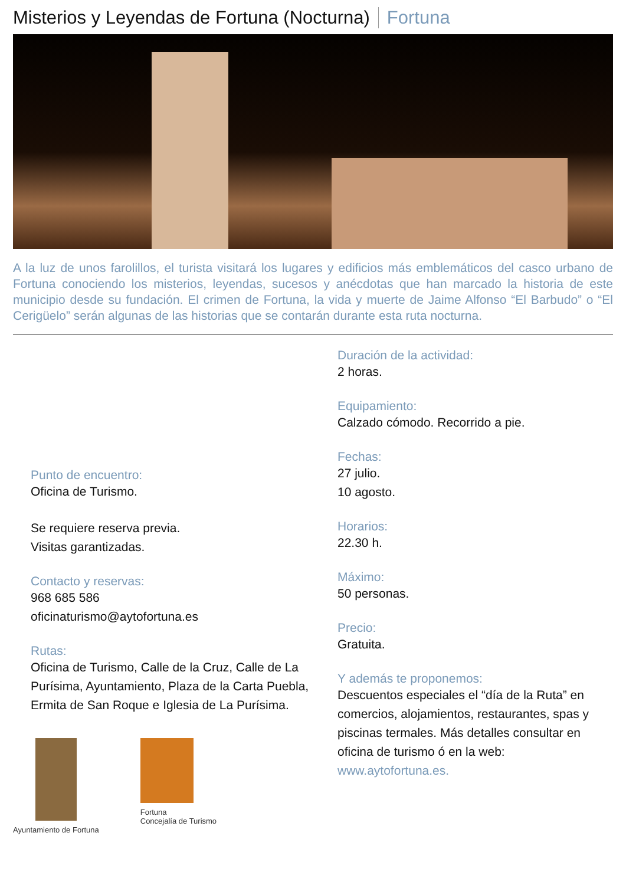Misterios y Leyendas de Fortuna (Nocturna) Fortuna
A la luz de unos farolillos, el turista visitará los lugares y edificios más emblemáticos del casco urbano de Fortuna conociendo los misterios, leyendas, sucesos y anécdotas que han marcado la historia de este municipio desde su fundación. El crimen de Fortuna, la vida y muerte de Jaime Alfonso “El Barbudo” o “El Cerigüelo” serán algunas de las historias que se contarán durante esta ruta nocturna.
Punto de encuentro:
Oficina de Turismo.
Se requiere reserva previa.
Visitas garantizadas.
Contacto y reservas:
968 685 586
oficinaturismo@aytofortuna.es
Rutas:
Oficina de Turismo, Calle de la Cruz, Calle de La Purísima, Ayuntamiento, Plaza de la Carta Puebla, Ermita de San Roque e Iglesia de La Purísima.
Ayuntamiento de Fortuna Fortuna
Concejalía de Turismo
Duración de la actividad:
2 horas.
Equipamiento:
Calzado cómodo. Recorrido a pie.
Fechas:
27 julio.
10 agosto.
Horarios:
22.30 h.
Máximo:
50 personas.
Precio:
Gratuita.
Y además te proponemos:
Descuentos especiales el “día de la Ruta” en comercios, alojamientos, restaurantes, spas y piscinas termales. Más detalles consultar en oficina de turismo ó en la web: www.aytofortuna.es.